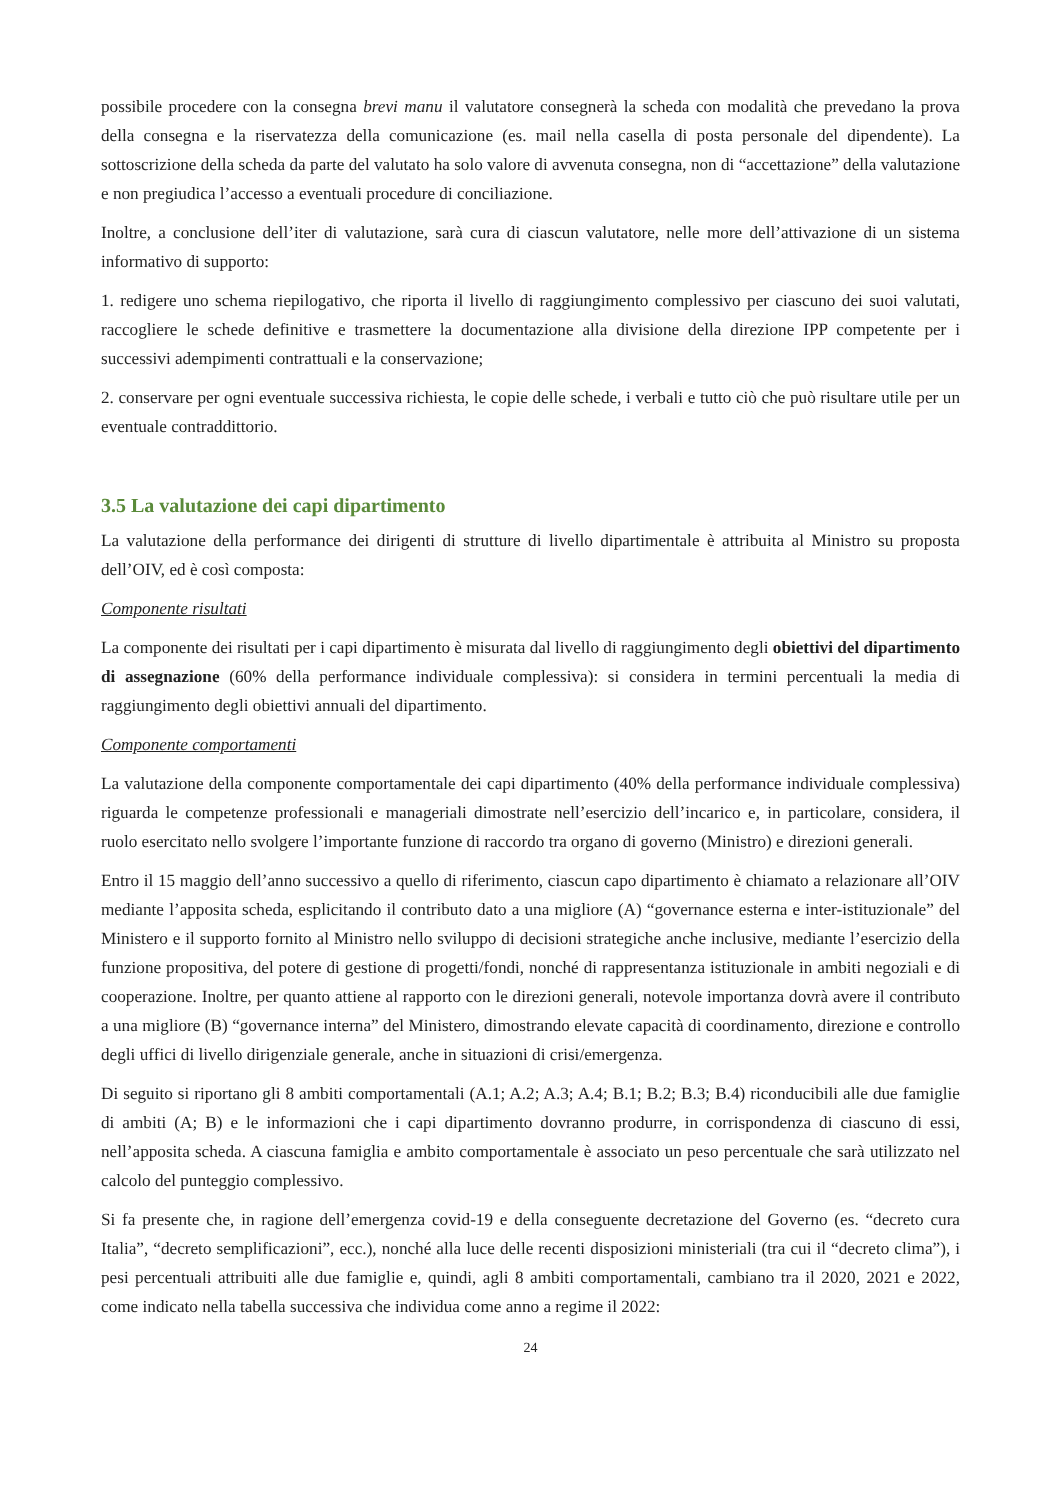possibile procedere con la consegna brevi manu il valutatore consegnerà la scheda con modalità che prevedano la prova della consegna e la riservatezza della comunicazione (es. mail nella casella di posta personale del dipendente). La sottoscrizione della scheda da parte del valutato ha solo valore di avvenuta consegna, non di “accettazione” della valutazione e non pregiudica l’accesso a eventuali procedure di conciliazione.
Inoltre, a conclusione dell’iter di valutazione, sarà cura di ciascun valutatore, nelle more dell’attivazione di un sistema informativo di supporto:
1. redigere uno schema riepilogativo, che riporta il livello di raggiungimento complessivo per ciascuno dei suoi valutati, raccogliere le schede definitive e trasmettere la documentazione alla divisione della direzione IPP competente per i successivi adempimenti contrattuali e la conservazione;
2. conservare per ogni eventuale successiva richiesta, le copie delle schede, i verbali e tutto ciò che può risultare utile per un eventuale contraddittorio.
3.5 La valutazione dei capi dipartimento
La valutazione della performance dei dirigenti di strutture di livello dipartimentale è attribuita al Ministro su proposta dell’OIV, ed è così composta:
Componente risultati
La componente dei risultati per i capi dipartimento è misurata dal livello di raggiungimento degli obiettivi del dipartimento di assegnazione (60% della performance individuale complessiva): si considera in termini percentuali la media di raggiungimento degli obiettivi annuali del dipartimento.
Componente comportamenti
La valutazione della componente comportamentale dei capi dipartimento (40% della performance individuale complessiva) riguarda le competenze professionali e manageriali dimostrate nell’esercizio dell’incarico e, in particolare, considera, il ruolo esercitato nello svolgere l’importante funzione di raccordo tra organo di governo (Ministro) e direzioni generali.
Entro il 15 maggio dell’anno successivo a quello di riferimento, ciascun capo dipartimento è chiamato a relazionare all’OIV mediante l’apposita scheda, esplicitando il contributo dato a una migliore (A) “governance esterna e inter-istituzionale” del Ministero e il supporto fornito al Ministro nello sviluppo di decisioni strategiche anche inclusive, mediante l’esercizio della funzione propositiva, del potere di gestione di progetti/fondi, nonché di rappresentanza istituzionale in ambiti negoziali e di cooperazione. Inoltre, per quanto attiene al rapporto con le direzioni generali, notevole importanza dovrà avere il contributo a una migliore (B) “governance interna” del Ministero, dimostrando elevate capacità di coordinamento, direzione e controllo degli uffici di livello dirigenziale generale, anche in situazioni di crisi/emergenza.
Di seguito si riportano gli 8 ambiti comportamentali (A.1; A.2; A.3; A.4; B.1; B.2; B.3; B.4) riconducibili alle due famiglie di ambiti (A; B) e le informazioni che i capi dipartimento dovranno produrre, in corrispondenza di ciascuno di essi, nell’apposita scheda. A ciascuna famiglia e ambito comportamentale è associato un peso percentuale che sarà utilizzato nel calcolo del punteggio complessivo.
Si fa presente che, in ragione dell’emergenza covid-19 e della conseguente decretazione del Governo (es. “decreto cura Italia”, “decreto semplificazioni”, ecc.), nonché alla luce delle recenti disposizioni ministeriali (tra cui il “decreto clima”), i pesi percentuali attribuiti alle due famiglie e, quindi, agli 8 ambiti comportamentali, cambiano tra il 2020, 2021 e 2022, come indicato nella tabella successiva che individua come anno a regime il 2022:
24